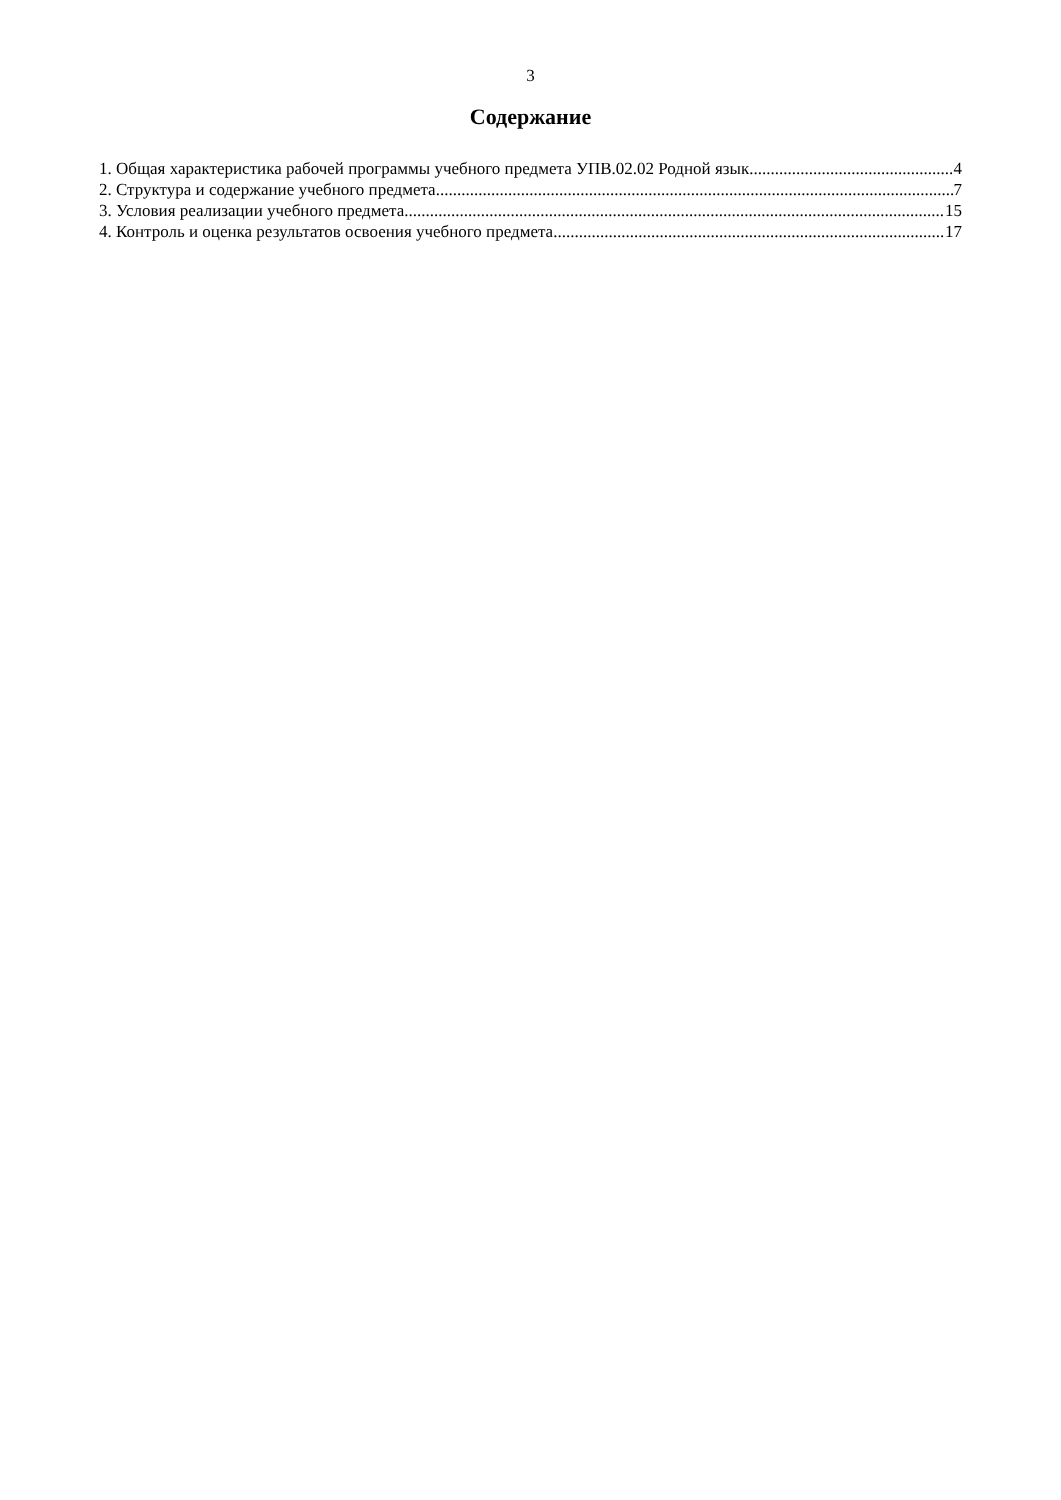3
Содержание
1. Общая характеристика рабочей программы учебного предмета УПВ.02.02 Родной язык 4
2. Структура и содержание учебного предмета 7
3. Условия реализации учебного предмета 15
4. Контроль и оценка результатов освоения учебного предмета 17